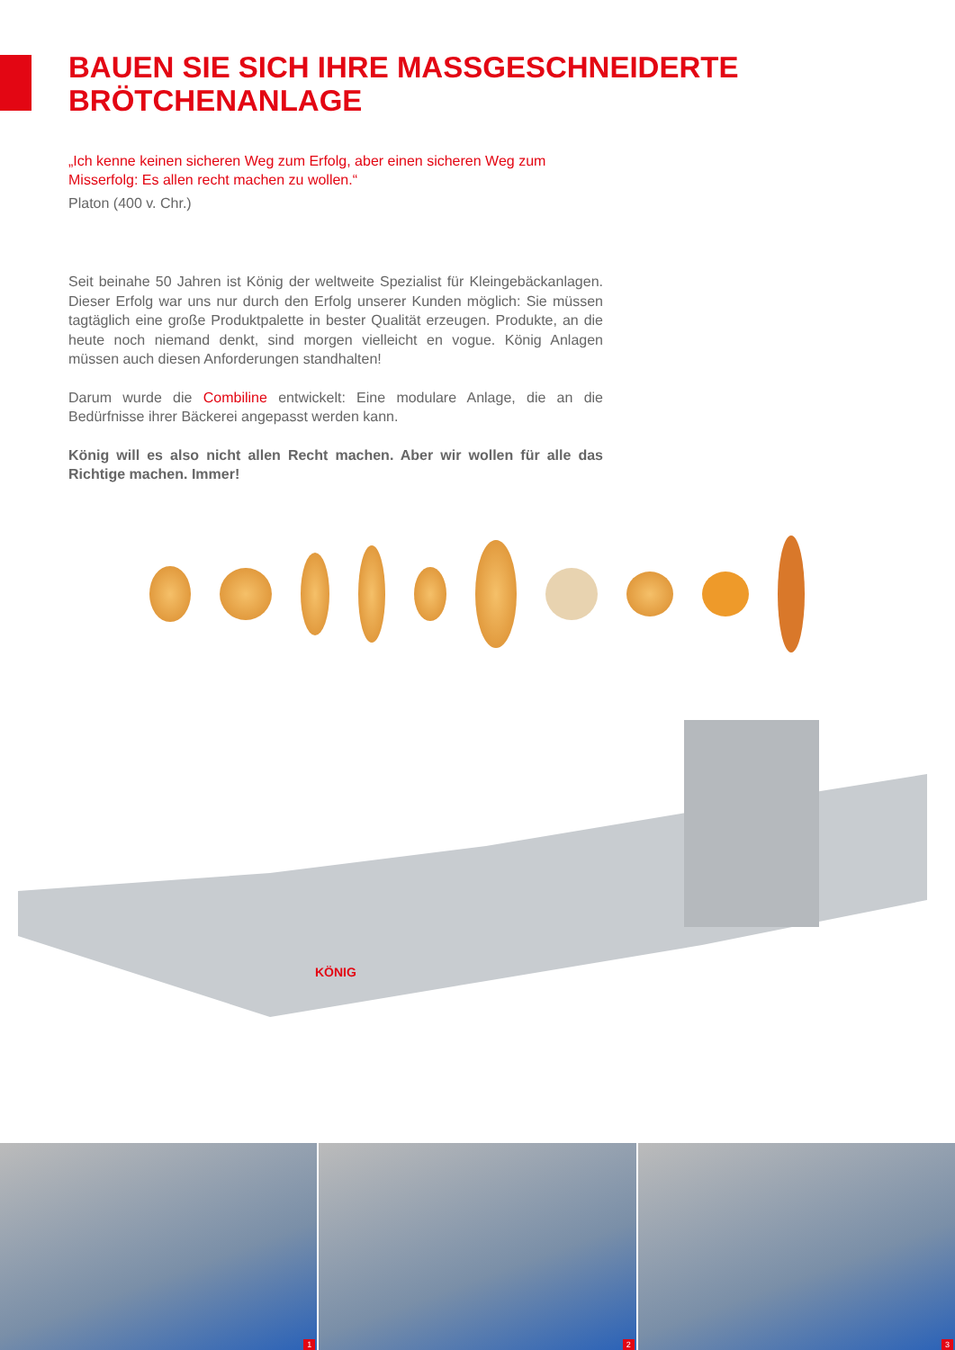BAUEN SIE SICH IHRE MASSGESCHNEIDERTE
BRÖTCHENANLAGE
„Ich kenne keinen sicheren Weg zum Erfolg, aber einen sicheren Weg zum Misserfolg: Es allen recht machen zu wollen.“
Platon (400 v. Chr.)
Seit beinahe 50 Jahren ist König der weltweite Spezialist für Kleingebäckanlagen. Dieser Erfolg war uns nur durch den Erfolg unserer Kunden möglich: Sie müssen tagtäglich eine große Produktpalette in bester Qualität erzeugen. Produkte, an die heute noch niemand denkt, sind morgen vielleicht en vogue. König Anlagen müssen auch diesen Anforderungen standhalten!
Darum wurde die Combiline entwickelt: Eine modulare Anlage, die an die Bedürfnisse ihrer Bäckerei angepasst werden kann.
König will es also nicht allen Recht machen. Aber wir wollen für alle das Richtige machen. Immer!
KÖNIG
1
2
3